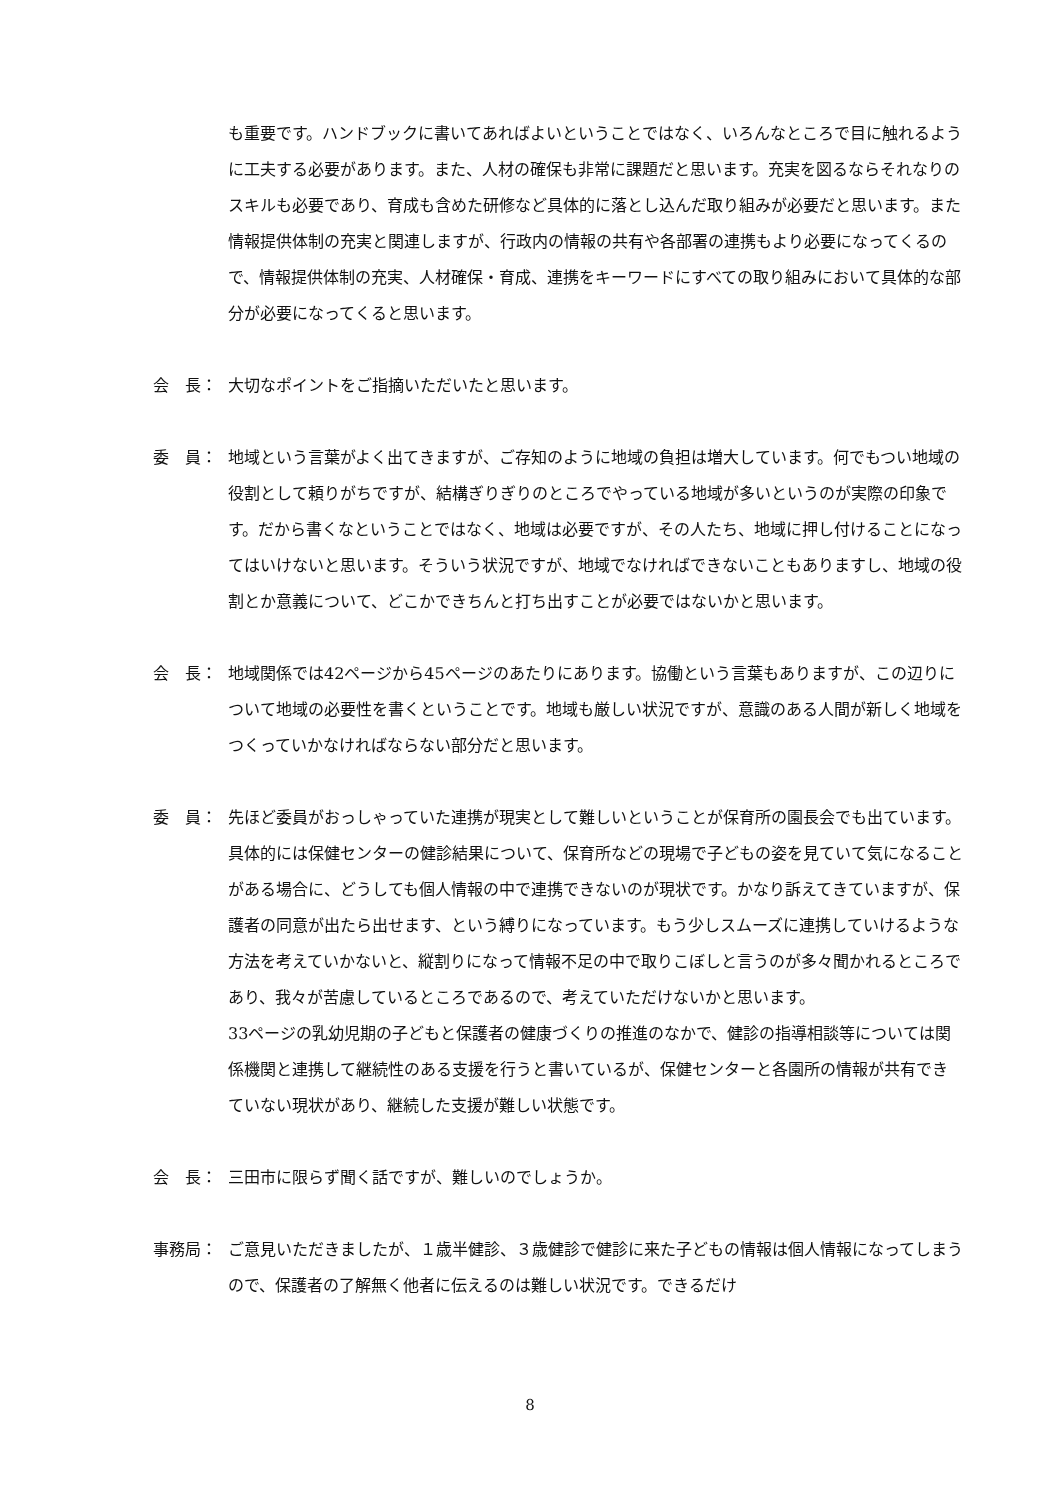も重要です。ハンドブックに書いてあればよいということではなく、いろんなところで目に触れるように工夫する必要があります。また、人材の確保も非常に課題だと思います。充実を図るならそれなりのスキルも必要であり、育成も含めた研修など具体的に落とし込んだ取り組みが必要だと思います。また情報提供体制の充実と関連しますが、行政内の情報の共有や各部署の連携もより必要になってくるので、情報提供体制の充実、人材確保・育成、連携をキーワードにすべての取り組みにおいて具体的な部分が必要になってくると思います。
会　長： 大切なポイントをご指摘いただいたと思います。
委　員： 地域という言葉がよく出てきますが、ご存知のように地域の負担は増大しています。何でもつい地域の役割として頼りがちですが、結構ぎりぎりのところでやっている地域が多いというのが実際の印象です。だから書くなということではなく、地域は必要ですが、その人たち、地域に押し付けることになってはいけないと思います。そういう状況ですが、地域でなければできないこともありますし、地域の役割とか意義について、どこかできちんと打ち出すことが必要ではないかと思います。
会　長： 地域関係では42ページから45ページのあたりにあります。協働という言葉もありますが、この辺りについて地域の必要性を書くということです。地域も厳しい状況ですが、意識のある人間が新しく地域をつくっていかなければならない部分だと思います。
委　員： 先ほど委員がおっしゃっていた連携が現実として難しいということが保育所の園長会でも出ています。具体的には保健センターの健診結果について、保育所などの現場で子どもの姿を見ていて気になることがある場合に、どうしても個人情報の中で連携できないのが現状です。かなり訴えてきていますが、保護者の同意が出たら出せます、という縛りになっています。もう少しスムーズに連携していけるような方法を考えていかないと、縦割りになって情報不足の中で取りこぼしと言うのが多々聞かれるところであり、我々が苦慮しているところであるので、考えていただけないかと思います。
33ページの乳幼児期の子どもと保護者の健康づくりの推進のなかで、健診の指導相談等については関係機関と連携して継続性のある支援を行うと書いているが、保健センターと各園所の情報が共有できていない現状があり、継続した支援が難しい状態です。
会　長： 三田市に限らず聞く話ですが、難しいのでしょうか。
事務局： ご意見いただきましたが、１歳半健診、３歳健診で健診に来た子どもの情報は個人情報になってしまうので、保護者の了解無く他者に伝えるのは難しい状況です。できるだけ
8